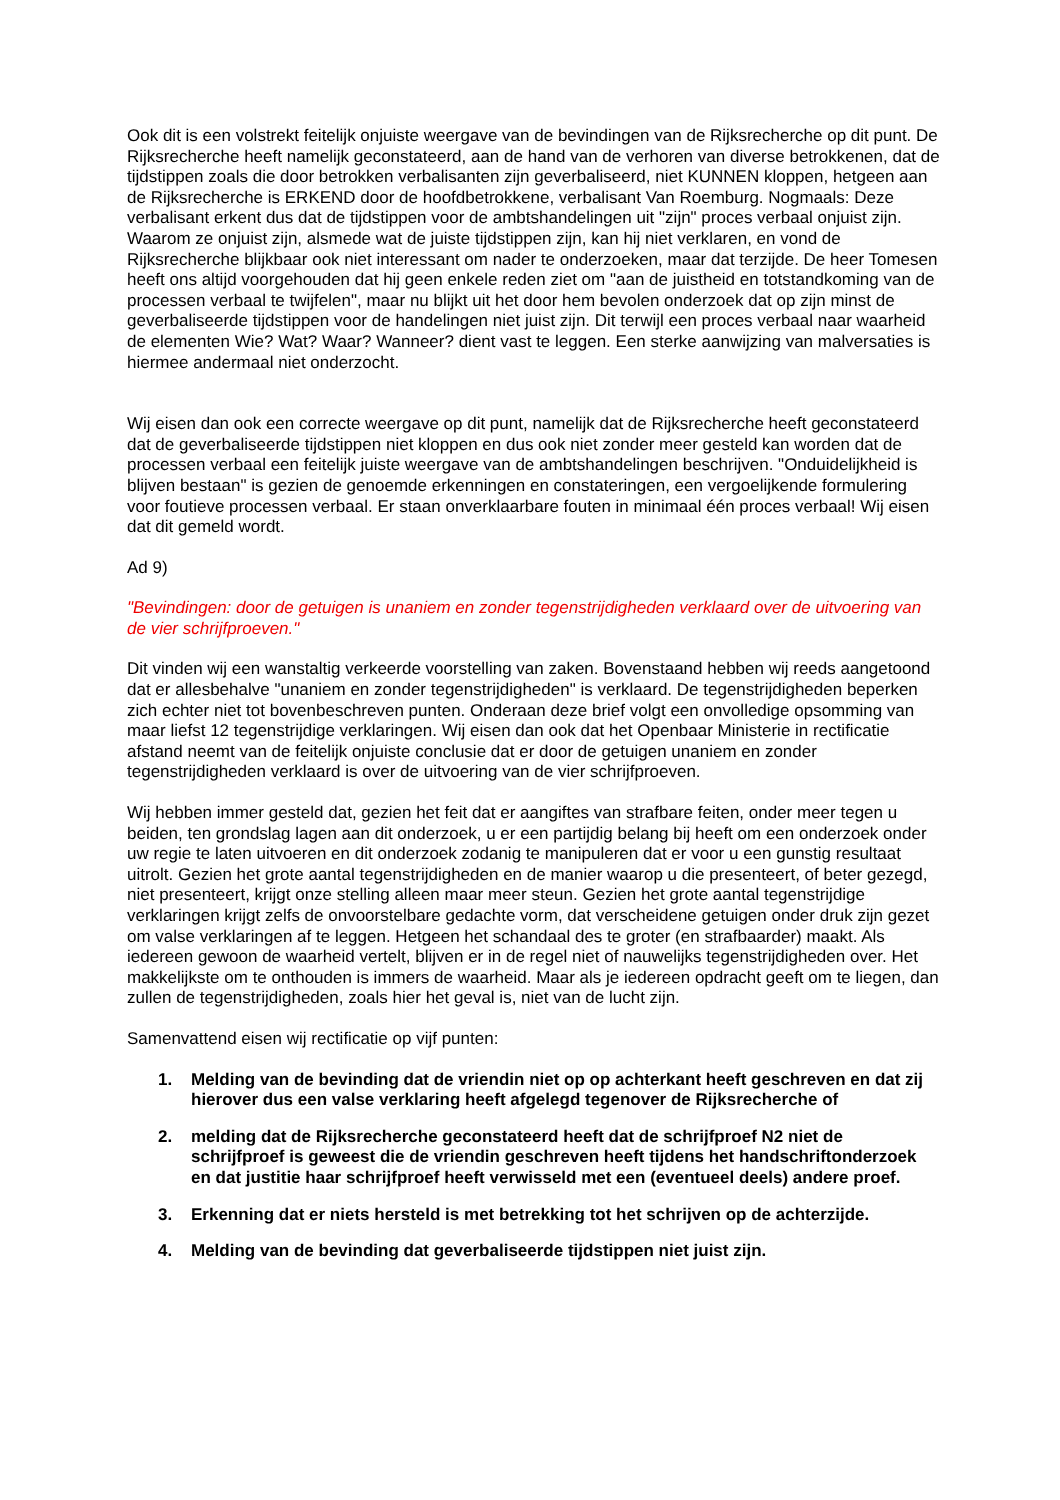Ook dit is een volstrekt feitelijk onjuiste weergave van de bevindingen van de Rijksrecherche op dit punt. De Rijksrecherche heeft namelijk geconstateerd, aan de hand van de verhoren van diverse betrokkenen, dat de tijdstippen zoals die door betrokken verbalisanten zijn geverbaliseerd, niet KUNNEN kloppen, hetgeen aan de Rijksrecherche is ERKEND door de hoofdbetrokkene, verbalisant Van Roemburg. Nogmaals: Deze verbalisant erkent dus dat de tijdstippen voor de ambtshandelingen uit "zijn" proces verbaal onjuist zijn. Waarom ze onjuist zijn, alsmede wat de juiste tijdstippen zijn, kan hij niet verklaren, en vond de Rijksrecherche blijkbaar ook niet interessant om nader te onderzoeken, maar dat terzijde. De heer Tomesen heeft ons altijd voorgehouden dat hij geen enkele reden ziet om "aan de juistheid en totstandkoming van de processen verbaal te twijfelen", maar nu blijkt uit het door hem bevolen onderzoek dat op zijn minst de geverbaliseerde tijdstippen voor de handelingen niet juist zijn. Dit terwijl een proces verbaal naar waarheid de elementen Wie? Wat? Waar? Wanneer? dient vast te leggen. Een sterke aanwijzing van malversaties is hiermee andermaal niet onderzocht.
Wij eisen dan ook een correcte weergave op dit punt, namelijk dat de Rijksrecherche heeft geconstateerd dat de geverbaliseerde tijdstippen niet kloppen en dus ook niet zonder meer gesteld kan worden dat de processen verbaal een feitelijk juiste weergave van de ambtshandelingen beschrijven. "Onduidelijkheid is blijven bestaan" is gezien de genoemde erkenningen en constateringen, een vergoelijkende formulering voor foutieve processen verbaal. Er staan onverklaarbare fouten in minimaal één proces verbaal! Wij eisen dat dit gemeld wordt.
Ad 9)
"Bevindingen: door de getuigen is unaniem en zonder tegenstrijdigheden verklaard over de uitvoering van de vier schrijfproeven."
Dit vinden wij een wanstaltig verkeerde voorstelling van zaken. Bovenstaand hebben wij reeds aangetoond dat er allesbehalve "unaniem en zonder tegenstrijdigheden" is verklaard. De tegenstrijdigheden beperken zich echter niet tot bovenbeschreven punten. Onderaan deze brief volgt een onvolledige opsomming van maar liefst 12 tegenstrijdige verklaringen. Wij eisen dan ook dat het Openbaar Ministerie in rectificatie afstand neemt van de feitelijk onjuiste conclusie dat er door de getuigen unaniem en zonder tegenstrijdigheden verklaard is over de uitvoering van de vier schrijfproeven.
Wij hebben immer gesteld dat, gezien het feit dat er aangiftes van strafbare feiten, onder meer tegen u beiden, ten grondslag lagen aan dit onderzoek, u er een partijdig belang bij heeft om een onderzoek onder uw regie te laten uitvoeren en dit onderzoek zodanig te manipuleren dat er voor u een gunstig resultaat uitrolt. Gezien het grote aantal tegenstrijdigheden en de manier waarop u die presenteert, of beter gezegd, niet presenteert, krijgt onze stelling alleen maar meer steun. Gezien het grote aantal tegenstrijdige verklaringen krijgt zelfs de onvoorstelbare gedachte vorm, dat verscheidene getuigen onder druk zijn gezet om valse verklaringen af te leggen. Hetgeen het schandaal des te groter (en strafbaarder) maakt. Als iedereen gewoon de waarheid vertelt, blijven er in de regel niet of nauwelijks tegenstrijdigheden over. Het makkelijkste om te onthouden is immers de waarheid. Maar als je iedereen opdracht geeft om te liegen, dan zullen de tegenstrijdigheden, zoals hier het geval is, niet van de lucht zijn.
Samenvattend eisen wij rectificatie op vijf punten:
1. Melding van de bevinding dat de vriendin niet op op achterkant heeft geschreven en dat zij hierover dus een valse verklaring heeft afgelegd tegenover de Rijksrecherche of
2. melding dat de Rijksrecherche geconstateerd heeft dat de schrijfproef N2 niet de schrijfproef is geweest die de vriendin geschreven heeft tijdens het handschriftonderzoek en dat justitie haar schrijfproef heeft verwisseld met een (eventueel deels) andere proef.
3. Erkenning dat er niets hersteld is met betrekking tot het schrijven op de achterzijde.
4. Melding van de bevinding dat geverbaliseerde tijdstippen niet juist zijn.